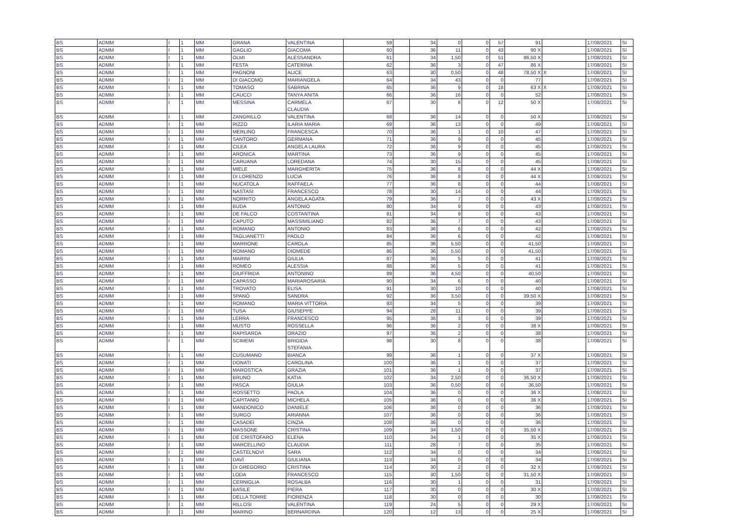| BS | ADMM | I | 1 | MM | GRANA | VALENTINA | 59 | | 34 | 0 | 0 | 57 | 91 | | 17/08/2021 | SI |
| BS | ADMM | I | 1 | MM | GAGLIO | GIACOMA | 60 | | 36 | 11 | 0 | 43 | 90 X | | 17/08/2021 | SI |
| BS | ADMM | I | 1 | MM | OLMI | ALESSANDRA | 61 | | 34 | 1,50 | 0 | 51 | 86,50 X | | 17/08/2021 | SI |
| BS | ADMM | I | 1 | MM | FESTA | CATERINA | 62 | | 36 | 3 | 0 | 47 | 86 X | | 17/08/2021 | SI |
| BS | ADMM | I | 1 | MM | PAGNONI | ALICE | 63 | | 30 | 0,50 | 0 | 48 | 78,50 X | X | 17/08/2021 | SI |
| BS | ADMM | I | 1 | MM | DI GIACOMO | MARIANGELA | 64 | | 34 | 43 | 0 | 0 | 77 | | 17/08/2021 | SI |
| BS | ADMM | I | 1 | MM | TOMASO | SABRINA | 65 | | 36 | 9 | 0 | 18 | 63 X | X | 17/08/2021 | SI |
| BS | ADMM | I | 1 | MM | CAUCCI | TANYA ANITA | 66 | | 36 | 16 | 0 | 0 | 52 | | 17/08/2021 | SI |
| BS | ADMM | I | 1 | MM | MESSINA | CARMELA CLAUDIA | 67 | | 30 | 8 | 0 | 12 | 50 X | | 17/08/2021 | SI |
| BS | ADMM | I | 1 | MM | ZANGRILLO | VALENTINA | 68 | | 36 | 14 | 0 | 0 | 50 X | | 17/08/2021 | SI |
| BS | ADMM | I | 1 | MM | RIZZO | ILARIA MARIA | 69 | | 36 | 13 | 0 | 0 | 49 | | 17/08/2021 | SI |
| BS | ADMM | I | 1 | MM | MERLINO | FRANCESCA | 70 | | 36 | 1 | 0 | 10 | 47 | | 17/08/2021 | SI |
| BS | ADMM | I | 1 | MM | SANTORO | GERMANA | 71 | | 36 | 9 | 0 | 0 | 45 | | 17/08/2021 | SI |
| BS | ADMM | I | 1 | MM | CILEA | ANGELA LAURA | 72 | | 36 | 9 | 0 | 0 | 45 | | 17/08/2021 | SI |
| BS | ADMM | I | 1 | MM | ARONICA | MARTINA | 73 | | 36 | 9 | 0 | 0 | 45 | | 17/08/2021 | SI |
| BS | ADMM | I | 1 | MM | CARUANA | LOREDANA | 74 | | 30 | 15 | 0 | 0 | 45 | | 17/08/2021 | SI |
| BS | ADMM | I | 1 | MM | MIELE | MARGHERITA | 75 | | 36 | 8 | 0 | 0 | 44 X | | 17/08/2021 | SI |
| BS | ADMM | I | 1 | MM | DI LORENZO | LUCIA | 76 | | 36 | 8 | 0 | 0 | 44 X | | 17/08/2021 | SI |
| BS | ADMM | I | 1 | MM | NUCATOLA | RAFFAELA | 77 | | 36 | 8 | 0 | 0 | 44 | | 17/08/2021 | SI |
| BS | ADMM | I | 1 | MM | NASTASI | FRANCESCO | 78 | | 30 | 14 | 0 | 0 | 44 | | 17/08/2021 | SI |
| BS | ADMM | I | 1 | MM | NORRITO | ANGELA AGATA | 79 | | 36 | 7 | 0 | 0 | 43 X | | 17/08/2021 | SI |
| BS | ADMM | I | 1 | MM | BUDA | ANTONIO | 80 | | 34 | 9 | 0 | 0 | 43 | | 17/08/2021 | SI |
| BS | ADMM | I | 1 | MM | DE FALCO | COSTANTINA | 81 | | 34 | 9 | 0 | 0 | 43 | | 17/08/2021 | SI |
| BS | ADMM | I | 1 | MM | CAPUTO | MASSIMILIANO | 82 | | 36 | 7 | 0 | 0 | 43 | | 17/08/2021 | SI |
| BS | ADMM | I | 1 | MM | ROMANO | ANTONIO | 83 | | 36 | 6 | 0 | 0 | 42 | | 17/08/2021 | SI |
| BS | ADMM | I | 1 | MM | TAGLIANETTI | PAOLO | 84 | | 36 | 6 | 0 | 0 | 42 | | 17/08/2021 | SI |
| BS | ADMM | I | 1 | MM | MARRONE | CAROLA | 85 | | 36 | 5,50 | 0 | 0 | 41,50 | | 17/08/2021 | SI |
| BS | ADMM | I | 1 | MM | ROMANO | DIOMEDE | 86 | | 36 | 5,50 | 0 | 0 | 41,50 | | 17/08/2021 | SI |
| BS | ADMM | I | 1 | MM | MARINI | GIULIA | 87 | | 36 | 5 | 0 | 0 | 41 | | 17/08/2021 | SI |
| BS | ADMM | I | 1 | MM | ROMEO | ALESSIA | 88 | | 36 | 5 | 0 | 0 | 41 | | 17/08/2021 | SI |
| BS | ADMM | I | 1 | MM | GIUFFRIDA | ANTONINO | 89 | | 36 | 4,50 | 0 | 0 | 40,50 | | 17/08/2021 | SI |
| BS | ADMM | I | 1 | MM | CAPASSO | MARIAROSARIA | 90 | | 34 | 6 | 0 | 0 | 40 | | 17/08/2021 | SI |
| BS | ADMM | I | 1 | MM | TROVATO | ELISA | 91 | | 30 | 10 | 0 | 0 | 40 | | 17/08/2021 | SI |
| BS | ADMM | I | 1 | MM | SPANÒ | SANDRA | 92 | | 36 | 3,50 | 0 | 0 | 39,50 X | | 17/08/2021 | SI |
| BS | ADMM | I | 1 | MM | ROMANO | MARIA VITTORIA | 93 | | 34 | 5 | 0 | 0 | 39 | | 17/08/2021 | SI |
| BS | ADMM | I | 1 | MM | TUSA | GIUSEPPE | 94 | | 28 | 11 | 0 | 0 | 39 | | 17/08/2021 | SI |
| BS | ADMM | I | 1 | MM | LERRA | FRANCESCO | 95 | | 36 | 3 | 0 | 0 | 39 | | 17/08/2021 | SI |
| BS | ADMM | I | 1 | MM | MUSTO | ROSSELLA | 96 | | 36 | 2 | 0 | 0 | 38 X | | 17/08/2021 | SI |
| BS | ADMM | I | 1 | MM | RAPISARDA | ORAZIO | 97 | | 36 | 2 | 0 | 0 | 38 | | 17/08/2021 | SI |
| BS | ADMM | I | 1 | MM | SCIMEMI | BRIGIDA STEFANIA | 98 | | 30 | 8 | 0 | 0 | 38 | | 17/08/2021 | SI |
| BS | ADMM | I | 1 | MM | CUSUMANO | BIANCA | 99 | | 36 | 1 | 0 | 0 | 37 X | | 17/08/2021 | SI |
| BS | ADMM | I | 1 | MM | DONATI | CAROLINA | 100 | | 36 | 1 | 0 | 0 | 37 | | 17/08/2021 | SI |
| BS | ADMM | I | 1 | MM | MAROSTICA | GRAZIA | 101 | | 36 | 1 | 0 | 0 | 37 | | 17/08/2021 | SI |
| BS | ADMM | I | 1 | MM | BRUNO | KATIA | 102 | | 34 | 2,50 | 0 | 0 | 36,50 X | | 17/08/2021 | SI |
| BS | ADMM | I | 1 | MM | PASCA | GIULIA | 103 | | 36 | 0,50 | 0 | 0 | 36,50 | | 17/08/2021 | SI |
| BS | ADMM | I | 1 | MM | ROSSETTO | PAOLA | 104 | | 36 | 0 | 0 | 0 | 36 X | | 17/08/2021 | SI |
| BS | ADMM | I | 1 | MM | CAPITANIO | MICHELA | 105 | | 36 | 0 | 0 | 0 | 36 X | | 17/08/2021 | SI |
| BS | ADMM | I | 1 | MM | MANDONICO | DANIELE | 106 | | 36 | 0 | 0 | 0 | 36 | | 17/08/2021 | SI |
| BS | ADMM | I | 1 | MM | SURGO | ARIANNA | 107 | | 36 | 0 | 0 | 0 | 36 | | 17/08/2021 | SI |
| BS | ADMM | I | 1 | MM | CASADEI | CINZIA | 108 | | 36 | 0 | 0 | 0 | 36 | | 17/08/2021 | SI |
| BS | ADMM | I | 1 | MM | MASSONE | CRISTINA | 109 | | 34 | 1,50 | 0 | 0 | 35,50 X | | 17/08/2021 | SI |
| BS | ADMM | I | 1 | MM | DE CRISTOFARO | ELENA | 110 | | 34 | 1 | 0 | 0 | 35 X | | 17/08/2021 | SI |
| BS | ADMM | I | 1 | MM | MARCELLINO | CLAUDIA | 111 | | 28 | 7 | 0 | 0 | 35 | | 17/08/2021 | SI |
| BS | ADMM | I | 1 | MM | CASTELNOVI | SARA | 112 | | 34 | 0 | 0 | 0 | 34 | | 17/08/2021 | SI |
| BS | ADMM | I | 1 | MM | DAVÌ | GIULIANA | 113 | | 34 | 0 | 0 | 0 | 34 | | 17/08/2021 | SI |
| BS | ADMM | I | 1 | MM | DI GREGORIO | CRISTINA | 114 | | 30 | 2 | 0 | 0 | 32 X | | 17/08/2021 | SI |
| BS | ADMM | I | 1 | MM | LODA | FRANCESCO | 115 | | 30 | 1,50 | 0 | 0 | 31,50 X | | 17/08/2021 | SI |
| BS | ADMM | I | 1 | MM | CERNIGLIA | ROSALBA | 116 | | 30 | 1 | 0 | 0 | 31 | | 17/08/2021 | SI |
| BS | ADMM | I | 1 | MM | BASILE | PIERA | 117 | | 30 | 0 | 0 | 0 | 30 X | | 17/08/2021 | SI |
| BS | ADMM | I | 1 | MM | DELLA TORRE | FIORENZA | 118 | | 30 | 0 | 0 | 0 | 30 | | 17/08/2021 | SI |
| BS | ADMM | I | 1 | MM | RILLOSI | VALENTINA | 119 | | 24 | 5 | 0 | 0 | 29 X | | 17/08/2021 | SI |
| BS | ADMM | I | 1 | MM | MARINO | BERNARDINA | 120 | | 12 | 13 | 0 | 0 | 25 X | | 17/08/2021 | SI |